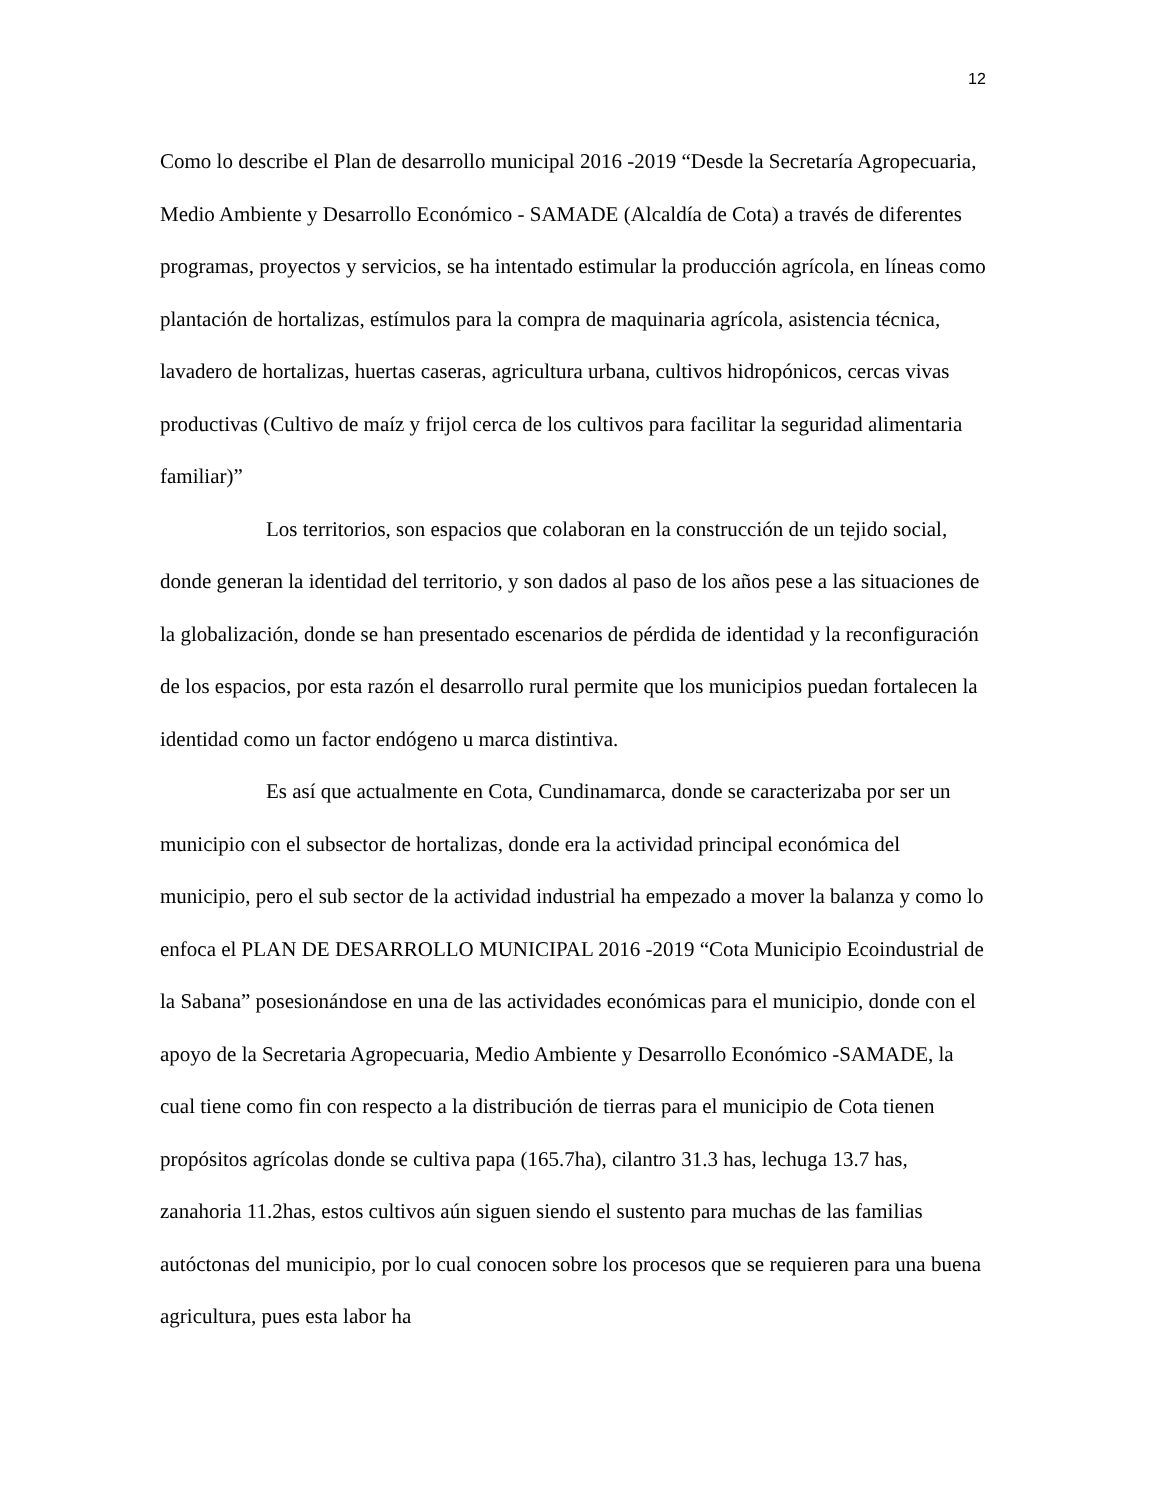12
Como lo describe el Plan de desarrollo municipal 2016 -2019 “Desde la Secretaría Agropecuaria, Medio Ambiente y Desarrollo Económico - SAMADE (Alcaldía de Cota) a través de diferentes programas, proyectos y servicios, se ha intentado estimular la producción agrícola, en líneas como plantación de hortalizas, estímulos para la compra de maquinaria agrícola, asistencia técnica, lavadero de hortalizas, huertas caseras, agricultura urbana, cultivos hidropónicos, cercas vivas productivas (Cultivo de maíz y frijol cerca de los cultivos para facilitar la seguridad alimentaria familiar)”
Los territorios, son espacios que colaboran en la construcción de un tejido social, donde generan la identidad del territorio, y son dados al paso de los años pese a las situaciones de la globalización, donde se han presentado escenarios de pérdida de identidad y la reconfiguración de los espacios, por esta razón el desarrollo rural permite que los municipios puedan fortalecen la identidad como un factor endógeno u marca distintiva.
Es así que actualmente en Cota, Cundinamarca, donde se caracterizaba por ser un municipio con el subsector de hortalizas, donde era la actividad principal económica del municipio, pero el sub sector de la actividad industrial ha empezado a mover la balanza y como lo enfoca el PLAN DE DESARROLLO MUNICIPAL 2016 -2019 “Cota Municipio Ecoindustrial de la Sabana” posesionándose en una de las actividades económicas para el municipio, donde con el apoyo de la Secretaria Agropecuaria, Medio Ambiente y Desarrollo Económico -SAMADE, la cual tiene como fin con respecto a la distribución de tierras para el municipio de Cota tienen propósitos agrícolas donde se cultiva papa (165.7ha), cilantro 31.3 has, lechuga 13.7 has, zanahoria 11.2has, estos cultivos aún siguen siendo el sustento para muchas de las familias autóctonas del municipio, por lo cual conocen sobre los procesos que se requieren para una buena agricultura, pues esta labor ha